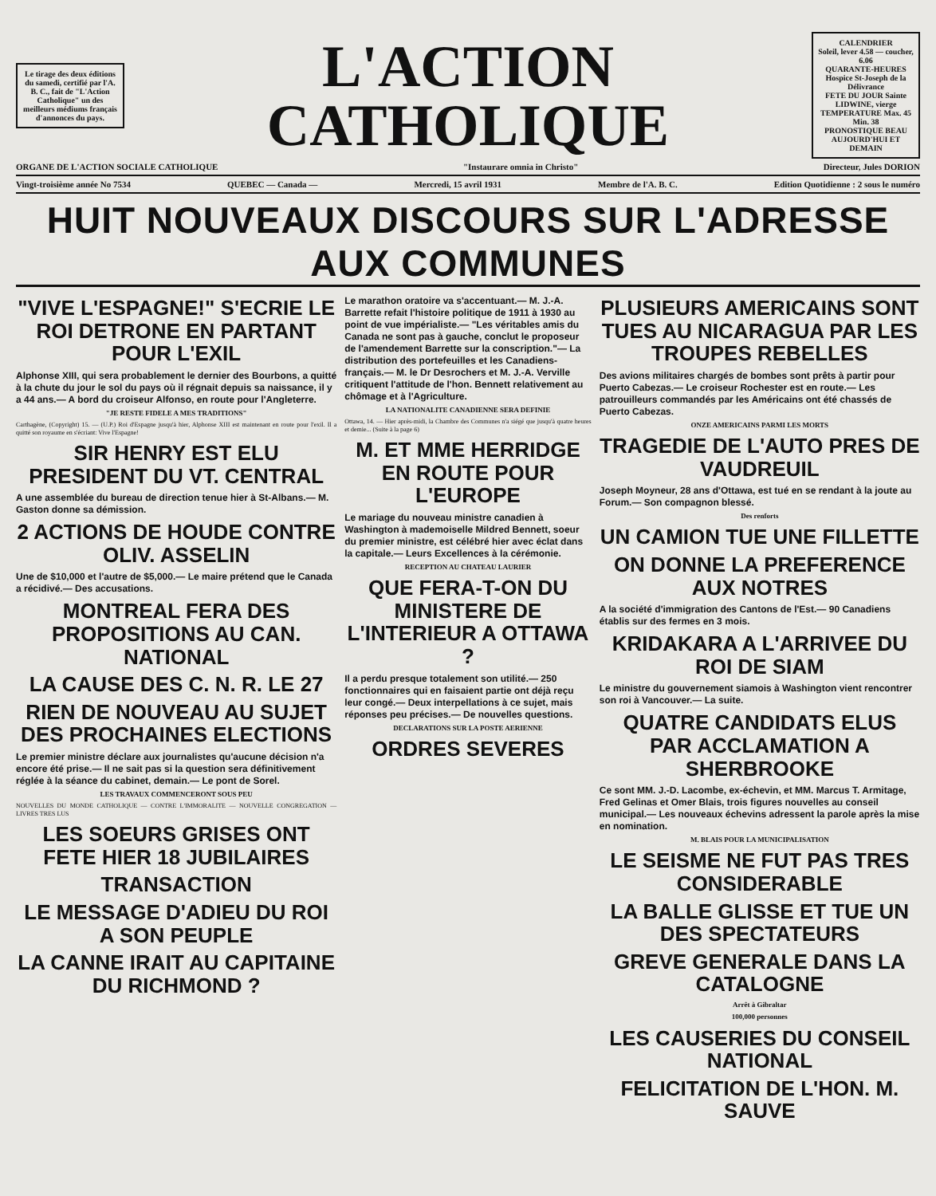Le tirage des deux éditions du samedi, certifié par l'A. B. C., fait de "L'Action Catholique" un des meilleurs médiums français d'annonces du pays.
L'ACTION CATHOLIQUE
CALENDRIER
Soleil, lever 4.58 — coucher, 6.06
QUARANTE-HEURES
Hospice St-Joseph de la Délivrance
FETE DU JOUR Sainte LIDWINE, vierge
TEMPERATURE Max. 45 Min. 38
PRONOSTIQUE BEAU AUJOURD'HUI ET DEMAIN
ORGANE DE L'ACTION SOCIALE CATHOLIQUE "Instaurare omnia in Christo" Directeur, Jules DORION
Vingt-troisième année No 7534 QUEBEC — Canada — Mercredi, 15 avril 1931 Membre de l'A. B. C. Edition Quotidienne : 2 sous le numéro
HUIT NOUVEAUX DISCOURS SUR L'ADRESSE AUX COMMUNES
"VIVE L'ESPAGNE!" S'ECRIE LE ROI DETRONE EN PARTANT POUR L'EXIL
Alphonse XIII, qui sera probablement le dernier des Bourbons, a quitté à la chute du jour le sol du pays où il régnait depuis sa naissance, il y a 44 ans.— A bord du croiseur Alfonso, en route pour l'Angleterre.
"JE RESTE FIDELE A MES TRADITIONS"
Carthagène, (Copyright) 15. — (U.P.) Roi d'Espagne jusqu'à hier, Alphonse XIII est maintenant en route pour l'exil. Il a quitté son royaume en s'écriant: Vive l'Espagne!
SIR HENRY EST ELU PRESIDENT DU VT. CENTRAL
A une assemblée du bureau de direction tenue hier à St-Albans.— M. Gaston donne sa démission.
2 ACTIONS DE HOUDE CONTRE OLIV. ASSELIN
Une de $10,000 et l'autre de $5,000.— Le maire prétend que le Canada a récidivé.— Des accusations.
MONTREAL FERA DES PROPOSITIONS AU CAN. NATIONAL
LA CAUSE DES C. N. R. LE 27
RIEN DE NOUVEAU AU SUJET DES PROCHAINES ELECTIONS
Le premier ministre déclare aux journalistes qu'aucune décision n'a encore été prise.— Il ne sait pas si la question sera définitivement réglée à la séance du cabinet, demain.— Le pont de Sorel.
LES TRAVAUX COMMENCERONT SOUS PEU
NOUVELLES DU MONDE CATHOLIQUE — CONTRE L'IMMORALITE — NOUVELLE CONGREGATION — LIVRES TRES LUS
LES SOEURS GRISES ONT FETE HIER 18 JUBILAIRES
TRANSACTION
LE MESSAGE D'ADIEU DU ROI A SON PEUPLE
LA CANNE IRAIT AU CAPITAINE DU RICHMOND ?
Le marathon oratoire va s'accentuant.— M. J.-A. Barrette refait l'histoire politique de 1911 à 1930 au point de vue impérialiste.— "Les véritables amis du Canada ne sont pas à gauche, conclut le proposeur de l'amendement Barrette sur la conscription."— La distribution des portefeuilles et les Canadiens-français.— M. le Dr Desrochers et M. J.-A. Verville critiquent l'attitude de l'hon. Bennett relativement au chômage et à l'Agriculture.
LA NATIONALITE CANADIENNE SERA DEFINIE
Ottawa, 14. — Hier après-midi, la Chambre des Communes n'a siégé que jusqu'à quatre heures et demie... (Suite à la page 6)
M. ET MME HERRIDGE EN ROUTE POUR L'EUROPE
Le mariage du nouveau ministre canadien à Washington à mademoiselle Mildred Bennett, soeur du premier ministre, est célébré hier avec éclat dans la capitale.— Leurs Excellences à la cérémonie.
RECEPTION AU CHATEAU LAURIER
QUE FERA-T-ON DU MINISTERE DE L'INTERIEUR A OTTAWA ?
Il a perdu presque totalement son utilité.— 250 fonctionnaires qui en faisaient partie ont déjà reçu leur congé.— Deux interpellations à ce sujet, mais réponses peu précises.— De nouvelles questions.
DECLARATIONS SUR LA POSTE AERIENNE
ORDRES SEVERES
PLUSIEURS AMERICAINS SONT TUES AU NICARAGUA PAR LES TROUPES REBELLES
Des avions militaires chargés de bombes sont prêts à partir pour Puerto Cabezas.— Le croiseur Rochester est en route.— Les patrouilleurs commandés par les Américains ont été chassés de Puerto Cabezas.
ONZE AMERICAINS PARMI LES MORTS
TRAGEDIE DE L'AUTO PRES DE VAUDREUIL
Joseph Moyneur, 28 ans d'Ottawa, est tué en se rendant à la joute au Forum.— Son compagnon blessé.
Des renforts
UN CAMION TUE UNE FILLETTE
ON DONNE LA PREFERENCE AUX NOTRES
A la société d'immigration des Cantons de l'Est.— 90 Canadiens établis sur des fermes en 3 mois.
KRIDAKARA A L'ARRIVEE DU ROI DE SIAM
Le ministre du gouvernement siamois à Washington vient rencontrer son roi à Vancouver.— La suite.
QUATRE CANDIDATS ELUS PAR ACCLAMATION A SHERBROOKE
Ce sont MM. J.-D. Lacombe, ex-échevin, et MM. Marcus T. Armitage, Fred Gelinas et Omer Blais, trois figures nouvelles au conseil municipal.— Les nouveaux échevins adressent la parole après la mise en nomination.
M. BLAIS POUR LA MUNICIPALISATION
LE SEISME NE FUT PAS TRES CONSIDERABLE
LA BALLE GLISSE ET TUE UN DES SPECTATEURS
GREVE GENERALE DANS LA CATALOGNE
Arrêt à Gibraltar
100,000 personnes
LES CAUSERIES DU CONSEIL NATIONAL
FELICITATION DE L'HON. M. SAUVE